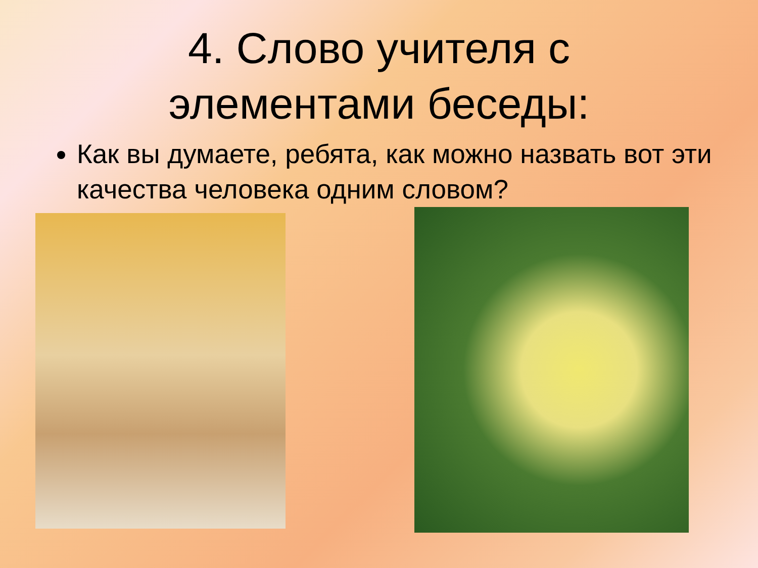4. Слово учителя с
элементами беседы:
Как вы думаете, ребята, как можно назвать вот эти качества человека одним словом?